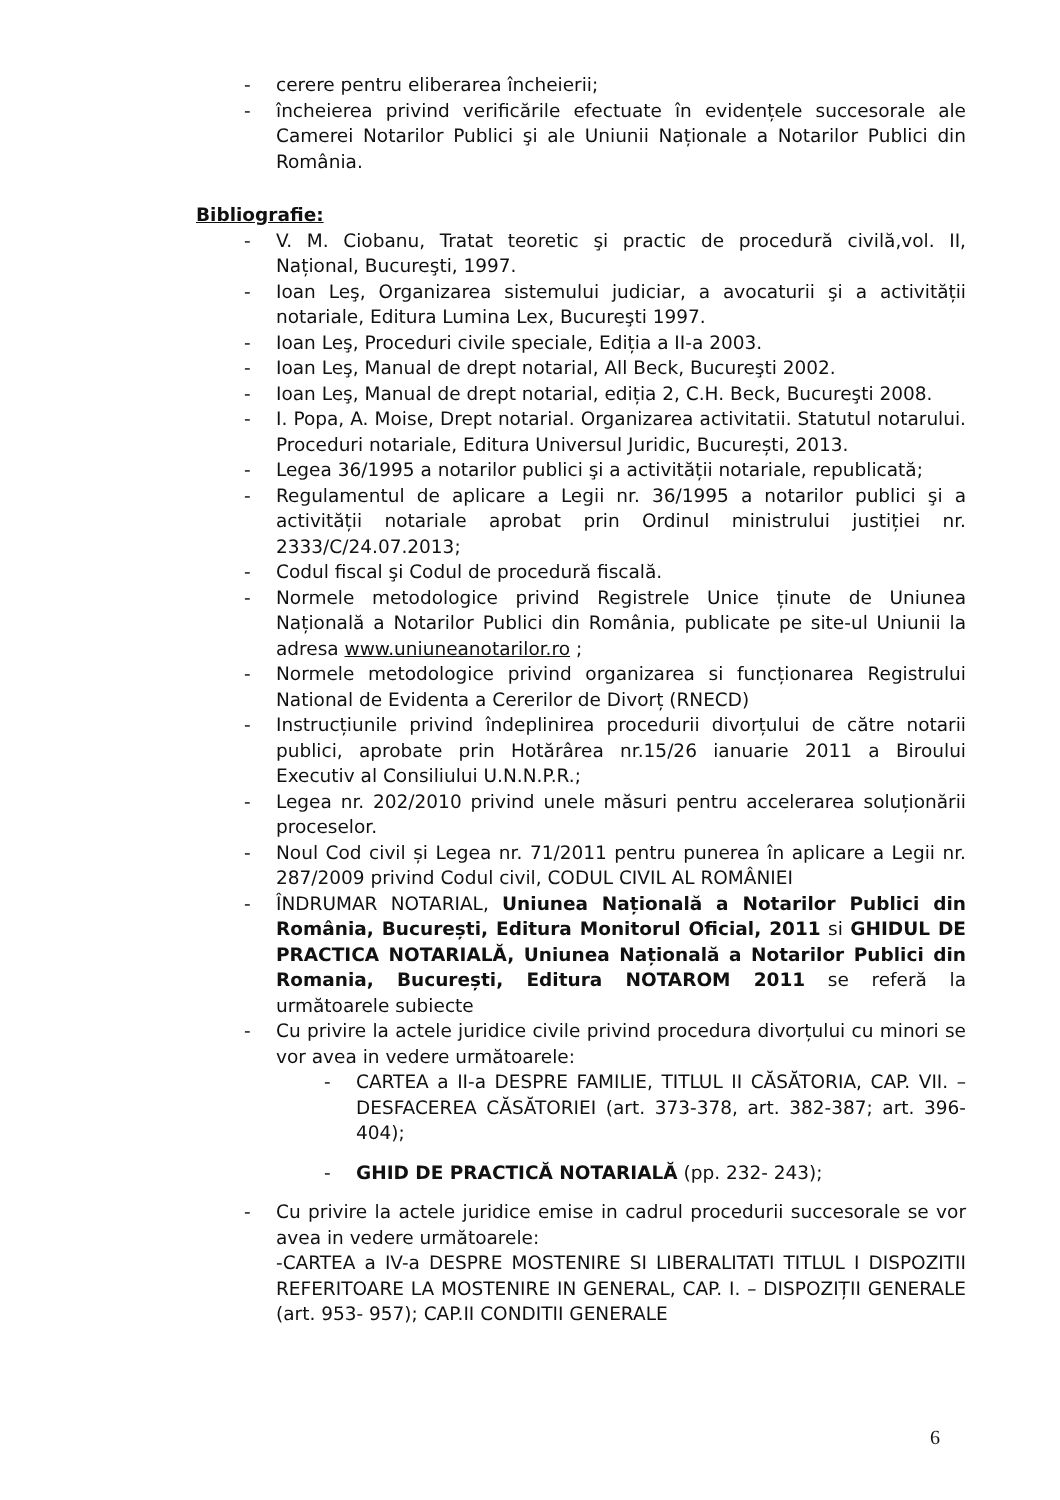- cerere pentru eliberarea încheierii;
- încheierea privind verificările efectuate în evidențele succesorale ale Camerei Notarilor Publici şi ale Uniunii Naționale a Notarilor Publici din România.
Bibliografie:
- V. M. Ciobanu, Tratat teoretic şi practic de procedură civilă,vol. II, Național, Bucureşti, 1997.
- Ioan Leş, Organizarea sistemului judiciar, a avocaturii şi a activității notariale, Editura Lumina Lex, Bucureşti 1997.
- Ioan Leş, Proceduri civile speciale, Ediția a II-a 2003.
- Ioan Leş, Manual de drept notarial, All Beck, Bucureşti 2002.
- Ioan Leş, Manual de drept notarial, ediția 2, C.H. Beck, Bucureşti 2008.
- I. Popa, A. Moise, Drept notarial. Organizarea activitatii. Statutul notarului. Proceduri notariale, Editura Universul Juridic, București, 2013.
- Legea 36/1995 a notarilor publici şi a activității notariale, republicată;
- Regulamentul de aplicare a Legii nr. 36/1995 a notarilor publici şi a activității notariale aprobat prin Ordinul ministrului justiției nr. 2333/C/24.07.2013;
- Codul fiscal şi Codul de procedură fiscală.
- Normele metodologice privind Registrele Unice ținute de Uniunea Națională a Notarilor Publici din România, publicate pe site-ul Uniunii la adresa www.uniuneanotarilor.ro ;
- Normele metodologice privind organizarea si funcționarea Registrului National de Evidenta a Cererilor de Divorț (RNECD)
- Instrucțiunile privind îndeplinirea procedurii divorțului de către notarii publici, aprobate prin Hotărârea nr.15/26 ianuarie 2011 a Biroului Executiv al Consiliului U.N.N.P.R.;
- Legea nr. 202/2010 privind unele măsuri pentru accelerarea soluționării proceselor.
- Noul Cod civil și Legea nr. 71/2011 pentru punerea în aplicare a Legii nr. 287/2009 privind Codul civil, CODUL CIVIL AL ROMÂNIEI
- ÎNDRUMAR NOTARIAL, Uniunea Națională a Notarilor Publici din România, București, Editura Monitorul Oficial, 2011 si GHIDUL DE PRACTICA NOTARIALĂ, Uniunea Națională a Notarilor Publici din Romania, București, Editura NOTAROM 2011 se referă la următoarele subiecte
- Cu privire la actele juridice civile privind procedura divorțului cu minori se vor avea in vedere următoarele:
- CARTEA a II-a DESPRE FAMILIE, TITLUL II CĂSĂTORIA, CAP. VII. – DESFACEREA CĂSĂTORIEI (art. 373-378, art. 382-387; art. 396-404);
- GHID DE PRACTICĂ NOTARIALĂ (pp. 232- 243);
- Cu privire la actele juridice emise in cadrul procedurii succesorale se vor avea in vedere următoarele:
-CARTEA a IV-a DESPRE MOSTENIRE SI LIBERALITATI TITLUL I DISPOZITII REFERITOARE LA MOSTENIRE IN GENERAL, CAP. I. – DISPOZIȚII GENERALE (art. 953- 957); CAP.II CONDITII GENERALE
6